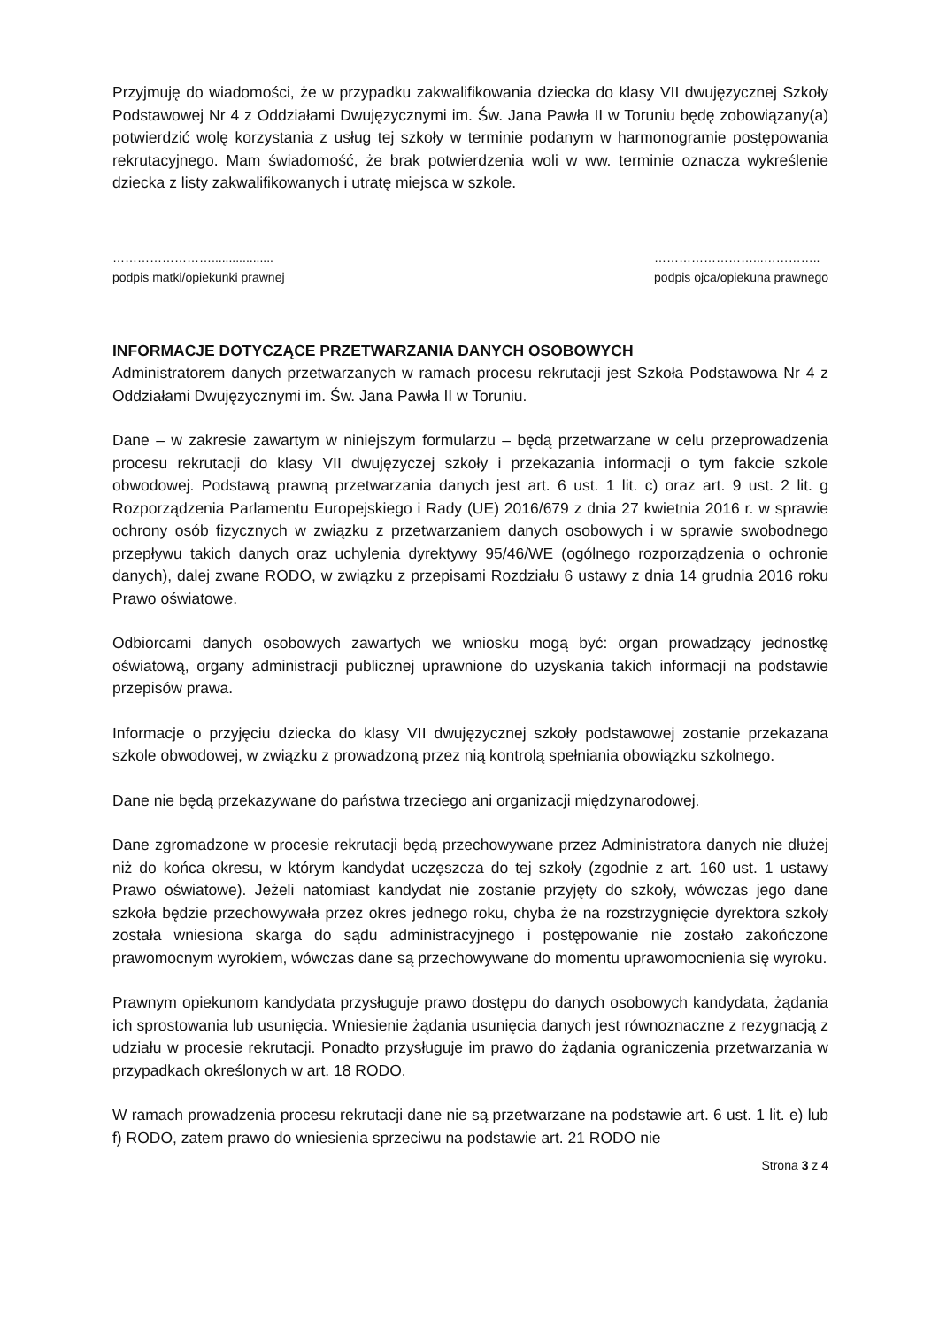Przyjmuję do wiadomości, że w przypadku zakwalifikowania dziecka do klasy VII dwujęzycznej Szkoły Podstawowej Nr 4 z Oddziałami Dwujęzycznymi im. Św. Jana Pawła II w Toruniu będę zobowiązany(a) potwierdzić wolę korzystania z usług tej szkoły w terminie podanym w harmonogramie postępowania rekrutacyjnego. Mam świadomość, że brak potwierdzenia woli w ww. terminie oznacza wykreślenie dziecka z listy zakwalifikowanych i utratę miejsca w szkole.
……………………..................
podpis matki/opiekunki prawnej
……………………...…………..
podpis ojca/opiekuna prawnego
INFORMACJE DOTYCZĄCE PRZETWARZANIA DANYCH OSOBOWYCH
Administratorem danych przetwarzanych w ramach procesu rekrutacji jest Szkoła Podstawowa Nr 4 z Oddziałami Dwujęzycznymi im. Św. Jana Pawła II w Toruniu.
Dane – w zakresie zawartym w niniejszym formularzu – będą przetwarzane w celu przeprowadzenia procesu rekrutacji do klasy VII dwujęzyczej szkoły i przekazania informacji o tym fakcie szkole obwodowej. Podstawą prawną przetwarzania danych jest art. 6 ust. 1 lit. c) oraz art. 9 ust. 2 lit. g Rozporządzenia Parlamentu Europejskiego i Rady (UE) 2016/679 z dnia 27 kwietnia 2016 r. w sprawie ochrony osób fizycznych w związku z przetwarzaniem danych osobowych i w sprawie swobodnego przepływu takich danych oraz uchylenia dyrektywy 95/46/WE (ogólnego rozporządzenia o ochronie danych), dalej zwane RODO, w związku z przepisami Rozdziału 6 ustawy z dnia 14 grudnia 2016 roku Prawo oświatowe.
Odbiorcami danych osobowych zawartych we wniosku mogą być: organ prowadzący jednostkę oświatową, organy administracji publicznej uprawnione do uzyskania takich informacji na podstawie przepisów prawa.
Informacje o przyjęciu dziecka do klasy VII dwujęzycznej szkoły podstawowej zostanie przekazana szkole obwodowej, w związku z prowadzoną przez nią kontrolą spełniania obowiązku szkolnego.
Dane nie będą przekazywane do państwa trzeciego ani organizacji międzynarodowej.
Dane zgromadzone w procesie rekrutacji będą przechowywane przez Administratora danych nie dłużej niż do końca okresu, w którym kandydat uczęszcza do tej szkoły (zgodnie z art. 160 ust. 1 ustawy Prawo oświatowe). Jeżeli natomiast kandydat nie zostanie przyjęty do szkoły, wówczas jego dane szkoła będzie przechowywała przez okres jednego roku, chyba że na rozstrzygnięcie dyrektora szkoły została wniesiona skarga do sądu administracyjnego i postępowanie nie zostało zakończone prawomocnym wyrokiem, wówczas dane są przechowywane do momentu uprawomocnienia się wyroku.
Prawnym opiekunom kandydata przysługuje prawo dostępu do danych osobowych kandydata, żądania ich sprostowania lub usunięcia. Wniesienie żądania usunięcia danych jest równoznaczne z rezygnacją z udziału w procesie rekrutacji. Ponadto przysługuje im prawo do żądania ograniczenia przetwarzania w przypadkach określonych w art. 18 RODO.
W ramach prowadzenia procesu rekrutacji dane nie są przetwarzane na podstawie art. 6 ust. 1 lit. e) lub f) RODO, zatem prawo do wniesienia sprzeciwu na podstawie art. 21 RODO nie
Strona 3 z 4